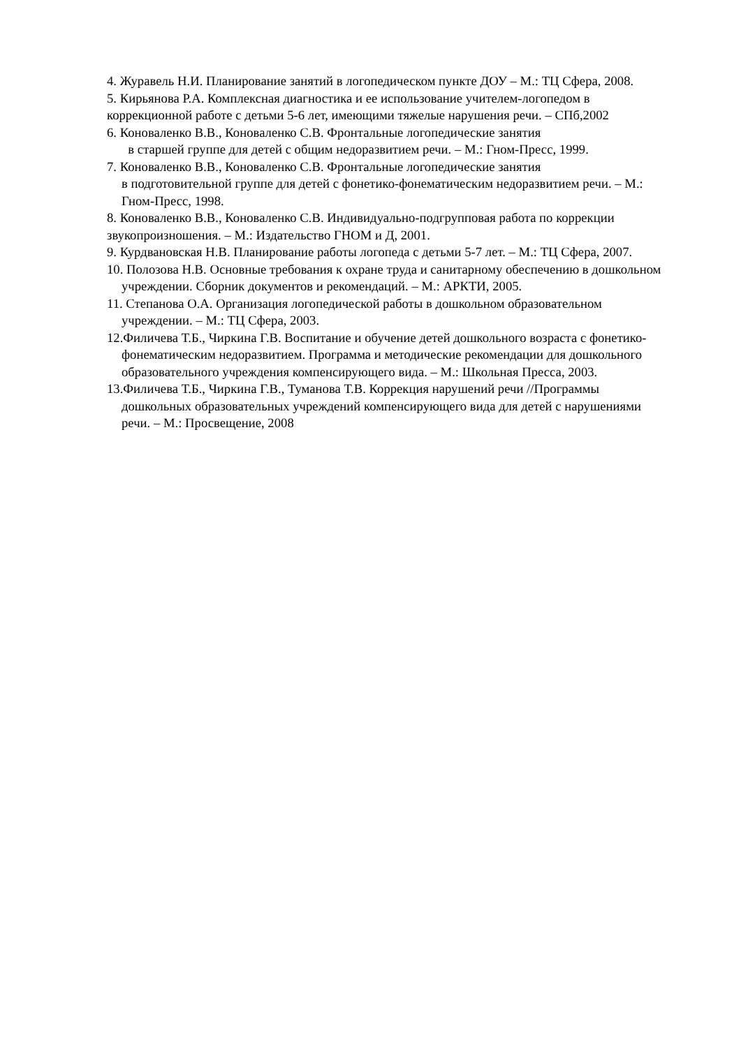4. Журавель Н.И. Планирование занятий в логопедическом пункте ДОУ – М.: ТЦ Сфера, 2008.
5. Кирьянова Р.А. Комплексная диагностика и ее использование учителем-логопедом в коррекционной работе с детьми 5-6 лет, имеющими тяжелые нарушения речи. – СПб,2002
6. Коноваленко В.В., Коноваленко С.В. Фронтальные логопедические занятия
в старшей группе для детей с общим недоразвитием речи. – М.: Гном-Пресс, 1999.
7. Коноваленко В.В., Коноваленко С.В. Фронтальные логопедические занятия
в подготовительной группе для детей с фонетико-фонематическим недоразвитием речи. – М.: Гном-Пресс, 1998.
8. Коноваленко В.В., Коноваленко С.В. Индивидуально-подгрупповая работа по коррекции звукопроизношения. – М.: Издательство ГНОМ и Д, 2001.
9. Курдвановская Н.В. Планирование работы логопеда с детьми 5-7 лет. – М.: ТЦ Сфера, 2007.
10. Полозова Н.В. Основные требования к охране труда и санитарному обеспечению в дошкольном учреждении. Сборник документов и рекомендаций. – М.: АРКТИ, 2005.
11. Степанова О.А. Организация логопедической работы в дошкольном образовательном учреждении. – М.: ТЦ Сфера, 2003.
12.Филичева Т.Б., Чиркина Г.В. Воспитание и обучение детей дошкольного возраста с фонетико-фонематическим недоразвитием. Программа и методические рекомендации для дошкольного образовательного учреждения компенсирующего вида. – М.: Школьная Пресса, 2003.
13.Филичева Т.Б., Чиркина Г.В., Туманова Т.В. Коррекция нарушений речи //Программы дошкольных образовательных учреждений компенсирующего вида для детей с нарушениями речи. – М.: Просвещение, 2008